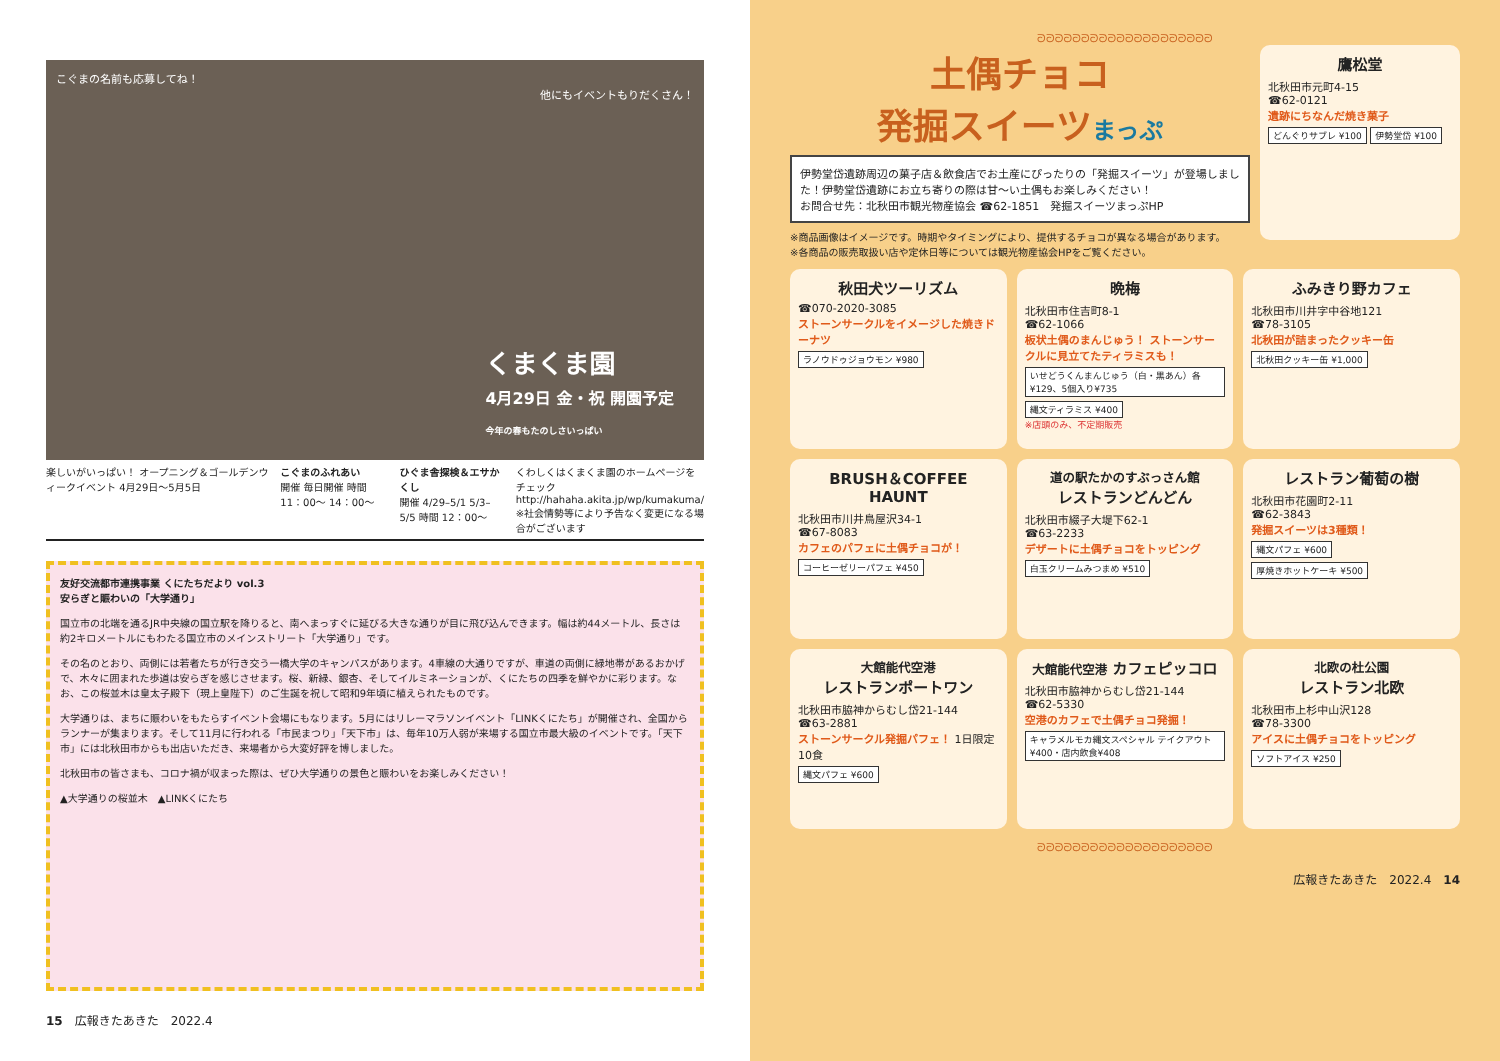こぐまの名前も応募してね！
他にもイベントもりだくさん！
くまくま園
4月29日 金・祝 開園予定
今年の春もたのしさいっぱい
楽しいがいっぱい！ オープニング＆ゴールデンウィークイベント 4月29日〜5月5日
こぐまのふれあい
開催 毎日開催 時間 11：00〜 14：00〜
ひぐま舎探検＆エサかくし
開催 4/29–5/1 5/3–5/5 時間 12：00〜
くわしくはくまくま園のホームページをチェック
http://hahaha.akita.jp/wp/kumakuma/
※社会情勢等により予告なく変更になる場合がございます
友好交流都市連携事業 くにたちだより vol.3
安らぎと賑わいの「大学通り」
国立市の北端を通るJR中央線の国立駅を降りると、南へまっすぐに延びる大きな通りが目に飛び込んできます。幅は約44メートル、長さは約2キロメートルにもわたる国立市のメインストリート「大学通り」です。
その名のとおり、両側には若者たちが行き交う一橋大学のキャンパスがあります。4車線の大通りですが、車道の両側に緑地帯があるおかげで、木々に囲まれた歩道は安らぎを感じさせます。桜、新緑、銀杏、そしてイルミネーションが、くにたちの四季を鮮やかに彩ります。なお、この桜並木は皇太子殿下（現上皇陛下）のご生誕を祝して昭和9年頃に植えられたものです。
大学通りは、まちに賑わいをもたらすイベント会場にもなります。5月にはリレーマラソンイベント「LINKくにたち」が開催され、全国からランナーが集まります。そして11月に行われる「市民まつり」「天下市」は、毎年10万人弱が来場する国立市最大級のイベントです。「天下市」には北秋田市からも出店いただき、来場者から大変好評を博しました。
北秋田市の皆さまも、コロナ禍が収まった際は、ぜひ大学通りの景色と賑わいをお楽しみください！
▲大学通りの桜並木　▲LINKくにたち
15　広報きたあきた　2022.4
ᘐᘐᘐᘐᘐᘐᘐᘐᘐᘐᘐᘐᘐᘐᘐᘐᘐᘐᘐᘐ
土偶チョコ
発掘スイーツまっぷ
伊勢堂岱遺跡周辺の菓子店＆飲食店でお土産にぴったりの「発掘スイーツ」が登場しました！伊勢堂岱遺跡にお立ち寄りの際は甘〜い土偶もお楽しみください！
お問合せ先：北秋田市観光物産協会 ☎62-1851　発掘スイーツまっぷHP
※商品画像はイメージです。時期やタイミングにより、提供するチョコが異なる場合があります。
※各商品の販売取扱い店や定休日等については観光物産協会HPをご覧ください。
鷹松堂
北秋田市元町4-15
☎62-0121
遺跡にちなんだ焼き菓子
どんぐりサブレ ¥100 伊勢堂岱 ¥100
秋田犬ツーリズム
☎070-2020-3085
ストーンサークルをイメージした焼きドーナツ
ラノウドゥジョウモン ¥980
晩梅
北秋田市住吉町8-1
☎62-1066
板状土偶のまんじゅう！ ストーンサークルに見立てたティラミスも！
いせどうくんまんじゅう（白・黒あん）各¥129、5個入り¥735 縄文ティラミス ¥400
※店頭のみ、不定期販売
ふみきり野カフェ
北秋田市川井字中谷地121
☎78-3105
北秋田が詰まったクッキー缶
北秋田クッキー缶 ¥1,000
BRUSH＆COFFEE HAUNT
北秋田市川井鳥屋沢34-1
☎67-8083
カフェのパフェに土偶チョコが！
コーヒーゼリーパフェ ¥450
道の駅たかのすぶっさん館
レストランどんどん
北秋田市綴子大堤下62-1
☎63-2233
デザートに土偶チョコをトッピング
白玉クリームみつまめ ¥510
レストラン葡萄の樹
北秋田市花園町2-11
☎62-3843
発掘スイーツは3種類！
縄文パフェ ¥600 厚焼きホットケーキ ¥500
大館能代空港
レストランポートワン
北秋田市脇神からむし岱21-144
☎63-2881
ストーンサークル発掘パフェ！ 1日限定10食
縄文パフェ ¥600
大館能代空港 カフェピッコロ
北秋田市脇神からむし岱21-144
☎62-5330
空港のカフェで土偶チョコ発掘！
キャラメルモカ縄文スペシャル テイクアウト¥400・店内飲食¥408
北欧の杜公園
レストラン北欧
北秋田市上杉中山沢128
☎78-3300
アイスに土偶チョコをトッピング
ソフトアイス ¥250
ᘐᘐᘐᘐᘐᘐᘐᘐᘐᘐᘐᘐᘐᘐᘐᘐᘐᘐᘐᘐ
広報きたあきた　2022.4　14